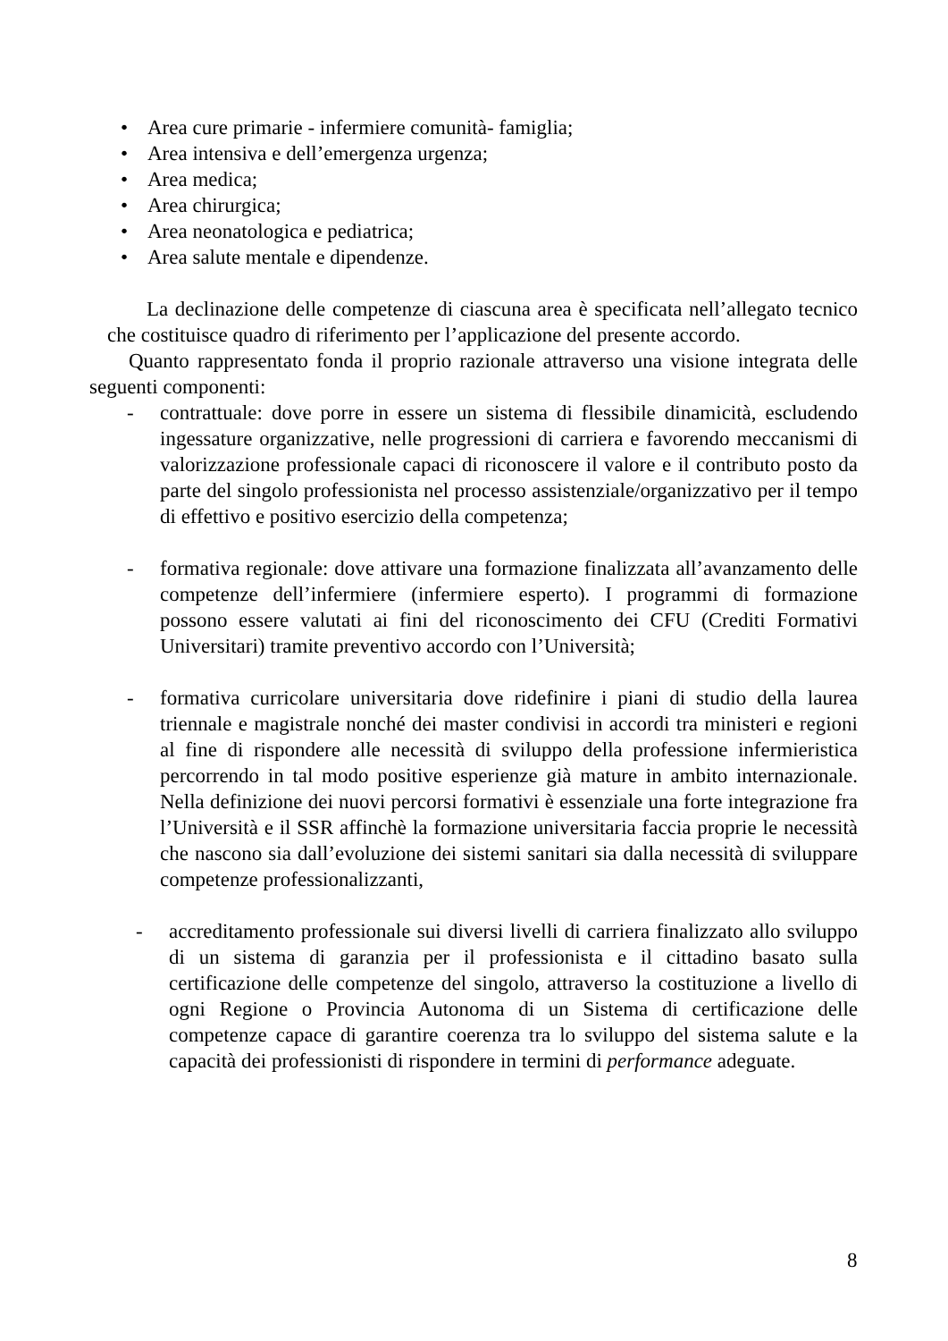• Area cure primarie - infermiere comunità- famiglia;
• Area intensiva e dell’emergenza urgenza;
• Area medica;
• Area chirurgica;
• Area neonatologica e pediatrica;
• Area salute mentale e dipendenze.
La declinazione delle competenze di ciascuna area è specificata nell’allegato tecnico che costituisce quadro di riferimento per l’applicazione del presente accordo.
Quanto rappresentato fonda il proprio razionale attraverso una visione integrata delle seguenti componenti:
- contrattuale: dove porre in essere un sistema di flessibile dinamicità, escludendo ingessature organizzative, nelle progressioni di carriera e favorendo meccanismi di valorizzazione professionale capaci di riconoscere il valore e il contributo posto da parte del singolo professionista nel processo assistenziale/organizzativo per il tempo di effettivo e positivo esercizio della competenza;
- formativa regionale: dove attivare una formazione finalizzata all’avanzamento delle competenze dell’infermiere (infermiere esperto). I programmi di formazione possono essere valutati ai fini del riconoscimento dei CFU (Crediti Formativi Universitari) tramite preventivo accordo con l’Università;
- formativa curricolare universitaria dove ridefinire i piani di studio della laurea triennale e magistrale nonché dei master condivisi in accordi tra ministeri e regioni al fine di rispondere alle necessità di sviluppo della professione infermieristica percorrendo in tal modo positive esperienze già mature in ambito internazionale. Nella definizione dei nuovi percorsi formativi è essenziale una forte integrazione fra l’Università e il SSR affinchè la formazione universitaria faccia proprie le necessità che nascono sia dall’evoluzione dei sistemi sanitari sia dalla necessità di sviluppare competenze professionalizzanti,
- accreditamento professionale sui diversi livelli di carriera finalizzato allo sviluppo di un sistema di garanzia per il professionista e il cittadino basato sulla certificazione delle competenze del singolo, attraverso la costituzione a livello di ogni Regione o Provincia Autonoma di un Sistema di certificazione delle competenze capace di garantire coerenza tra lo sviluppo del sistema salute e la capacità dei professionisti di rispondere in termini di performance adeguate.
8